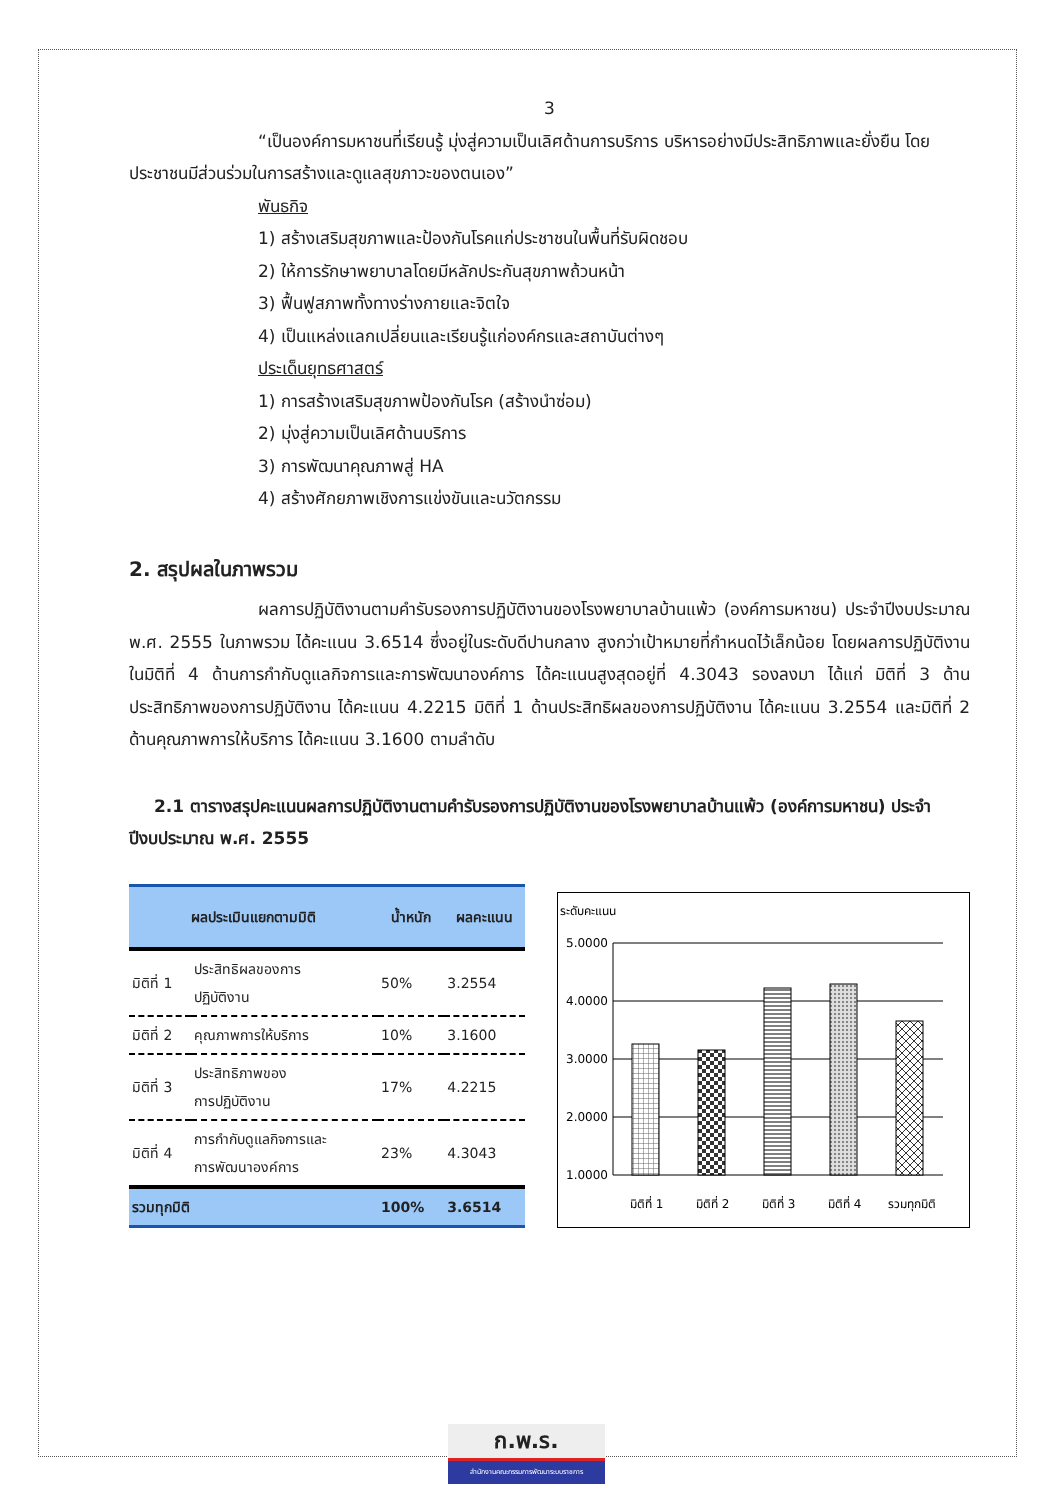3
“เป็นองค์การมหาชนที่เรียนรู้ มุ่งสู่ความเป็นเลิศด้านการบริการ บริหารอย่างมีประสิทธิภาพและยั่งยืน โดยประชาชนมีส่วนร่วมในการสร้างและดูแลสุขภาวะของตนเอง”
พันธกิจ
1) สร้างเสริมสุขภาพและป้องกันโรคแก่ประชาชนในพื้นที่รับผิดชอบ
2) ให้การรักษาพยาบาลโดยมีหลักประกันสุขภาพถ้วนหน้า
3) ฟื้นฟูสภาพทั้งทางร่างกายและจิตใจ
4) เป็นแหล่งแลกเปลี่ยนและเรียนรู้แก่องค์กรและสถาบันต่างๆ
ประเด็นยุทธศาสตร์
1) การสร้างเสริมสุขภาพป้องกันโรค (สร้างนำซ่อม)
2) มุ่งสู่ความเป็นเลิศด้านบริการ
3) การพัฒนาคุณภาพสู่ HA
4) สร้างศักยภาพเชิงการแข่งขันและนวัตกรรม
2. สรุปผลในภาพรวม
ผลการปฏิบัติงานตามคำรับรองการปฏิบัติงานของโรงพยาบาลบ้านแพ้ว (องค์การมหาชน) ประจำปีงบประมาณ พ.ศ. 2555 ในภาพรวม ได้คะแนน 3.6514 ซึ่งอยู่ในระดับดีปานกลาง สูงกว่าเป้าหมายที่กำหนดไว้เล็กน้อย โดยผลการปฏิบัติงานในมิติที่ 4 ด้านการกำกับดูแลกิจการและการพัฒนาองค์การ ได้คะแนนสูงสุดอยู่ที่ 4.3043 รองลงมา ได้แก่ มิติที่ 3 ด้านประสิทธิภาพของการปฏิบัติงาน ได้คะแนน 4.2215 มิติที่ 1 ด้านประสิทธิผลของการปฏิบัติงาน ได้คะแนน 3.2554 และมิติที่ 2 ด้านคุณภาพการให้บริการ ได้คะแนน 3.1600 ตามลำดับ
2.1 ตารางสรุปคะแนนผลการปฏิบัติงานตามคำรับรองการปฏิบัติงานของโรงพยาบาลบ้านแพ้ว (องค์การมหาชน) ประจำปีงบประมาณ พ.ศ. 2555
| ผลประเมินแยกตามมิติ | | น้ำหนัก | ผลคะแนน |
| --- | --- | --- | --- |
| มิติที่ 1 | ประสิทธิผลของการ ปฏิบัติงาน | 50% | 3.2554 |
| มิติที่ 2 | คุณภาพการให้บริการ | 10% | 3.1600 |
| มิติที่ 3 | ประสิทธิภาพของ การปฏิบัติงาน | 17% | 4.2215 |
| มิติที่ 4 | การกำกับดูแลกิจการและ การพัฒนาองค์การ | 23% | 4.3043 |
| รวมทุกมิติ | | 100% | 3.6514 |
ระดับคะแนน
5.0000
4.0000
3.0000
2.0000
1.0000
มิติที่ 1
มิติที่ 2
มิติที่ 3
มิติที่ 4
รวมทุกมิติ
ก.พ.ร.
สำนักงานคณะกรรมการพัฒนาระบบราชการ